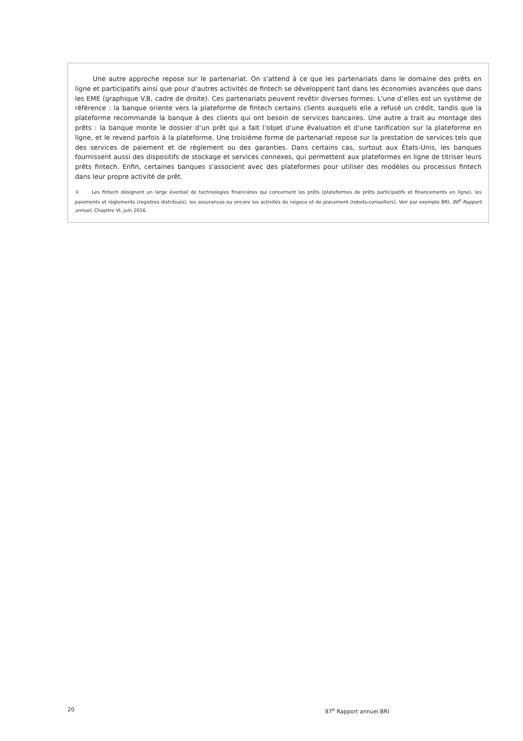Une autre approche repose sur le partenariat. On s'attend à ce que les partenariats dans le domaine des prêts en ligne et participatifs ainsi que pour d'autres activités de fintech se développent tant dans les économies avancées que dans les EME (graphique V.B, cadre de droite). Ces partenariats peuvent revêtir diverses formes. L'une d’elles est un système de référence : la banque oriente vers la plateforme de fintech certains clients auxquels elle a refusé un crédit, tandis que la plateforme recommande la banque à des clients qui ont besoin de services bancaires. Une autre a trait au montage des prêts : la banque monte le dossier d’un prêt qui a fait l’objet d'une évaluation et d'une tarification sur la plateforme en ligne, et le revend parfois à la plateforme. Une troisième forme de partenariat repose sur la prestation de services tels que des services de paiement et de règlement ou des garanties. Dans certains cas, surtout aux États-Unis, les banques fournissent aussi des dispositifs de stockage et services connexes, qui permettent aux plateformes en ligne de titriser leurs prêts fintech. Enfin, certaines banques s'associent avec des plateformes pour utiliser des modèles ou processus fintech dans leur propre activité de prêt.
① Les fintech désignent un large éventail de technologies financières qui concernent les prêts (plateformes de prêts participatifs et financements en ligne), les paiements et règlements (registres distribués), les assurances ou encore les activités de négoce et de placement (robots-conseillers). Voir par exemple BRI, 86<sup>e</sup> Rapport annuel, Chapitre VI, juin 2016.
20 87<sup>e</sup> Rapport annuel BRI